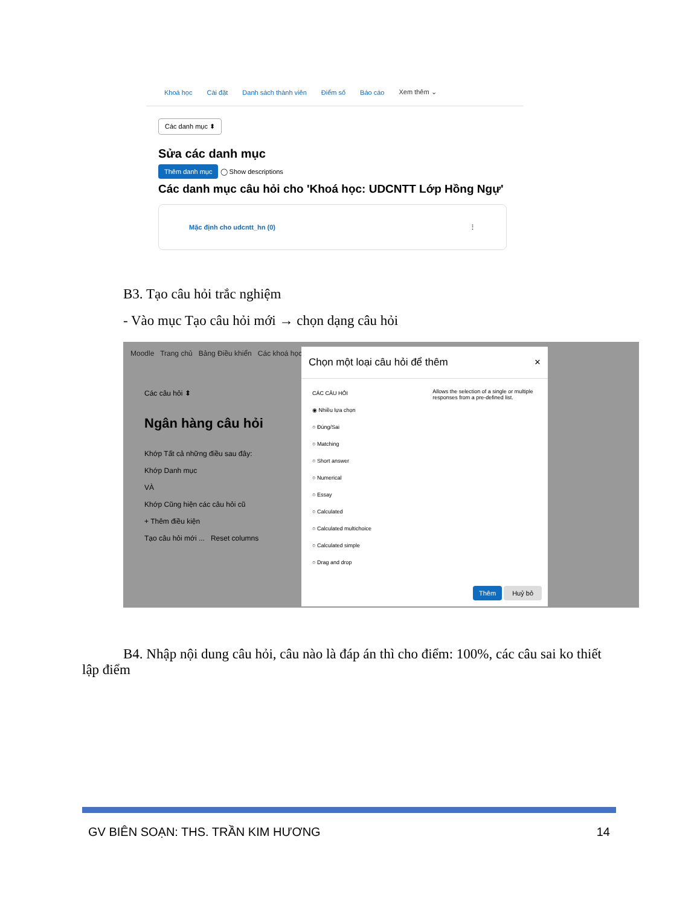Khoá học Cài đặt Danh sách thành viên Điểm số Báo cáo Xem thêm ⌄
Các danh mục ⬍
Sửa các danh mục
Thêm danh mục ◯ Show descriptions
Các danh mục câu hỏi cho 'Khoá học: UDCNTT Lớp Hồng Ngự'
Mặc định cho udcntt_hn (0) ⋮
B3. Tạo câu hỏi trắc nghiệm
- Vào mục Tạo câu hỏi mới → chọn dạng câu hỏi
Moodle Trang chủ Bảng Điều khiển Các khoá học
Các câu hỏi ⬍
Ngân hàng câu hỏi
Khớp Tất cả những điều sau đây:
Khớp Danh mục
VÀ
Khớp Cũng hiện các câu hỏi cũ
+ Thêm điều kiện
Tạo câu hỏi mới ... Reset columns
Chọn một loại câu hỏi để thêm ×
CÁC CÂU HỎI
◉ Nhiều lựa chọn
○ Đúng/Sai
○ Matching
○ Short answer
○ Numerical
○ Essay
○ Calculated
○ Calculated multichoice
○ Calculated simple
○ Drag and drop
Allows the selection of a single or multiple responses from a pre-defined list.
Thêm Huỷ bỏ
B4. Nhập nội dung câu hỏi, câu nào là đáp án thì cho điểm: 100%, các câu sai ko thiết lập điểm
GV BIÊN SOẠN: THS. TRẦN KIM HƯƠNG 14